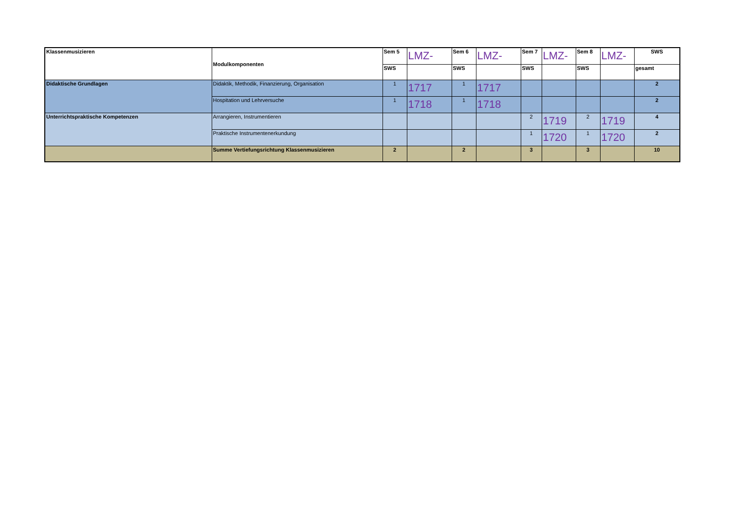| Klassenmusizieren | Modulkomponenten | Sem 5 | LMZ- | Sem 6 | LMZ- | Sem 7 | LMZ- | Sem 8 | LMZ- | SWS |
| | | SWS | | SWS | | SWS | | SWS | | gesamt |
| Didaktische Grundlagen | Didaktik, Methodik, Finanzierung, Organisation | 1 | 1717 | 1 | 1717 | | | | | 2 |
| | Hospitation und Lehrversuche | 1 | 1718 | 1 | 1718 | | | | | 2 |
| Unterrichtspraktische Kompetenzen | Arrangieren, Instrumentieren | | | | | 2 | 1719 | 2 | 1719 | 4 |
| | Praktische Instrumentenerkundung | | | | | 1 | 1720 | 1 | 1720 | 2 |
| | Summe Vertiefungsrichtung Klassenmusizieren | 2 | | 2 | | 3 | | 3 | | 10 |